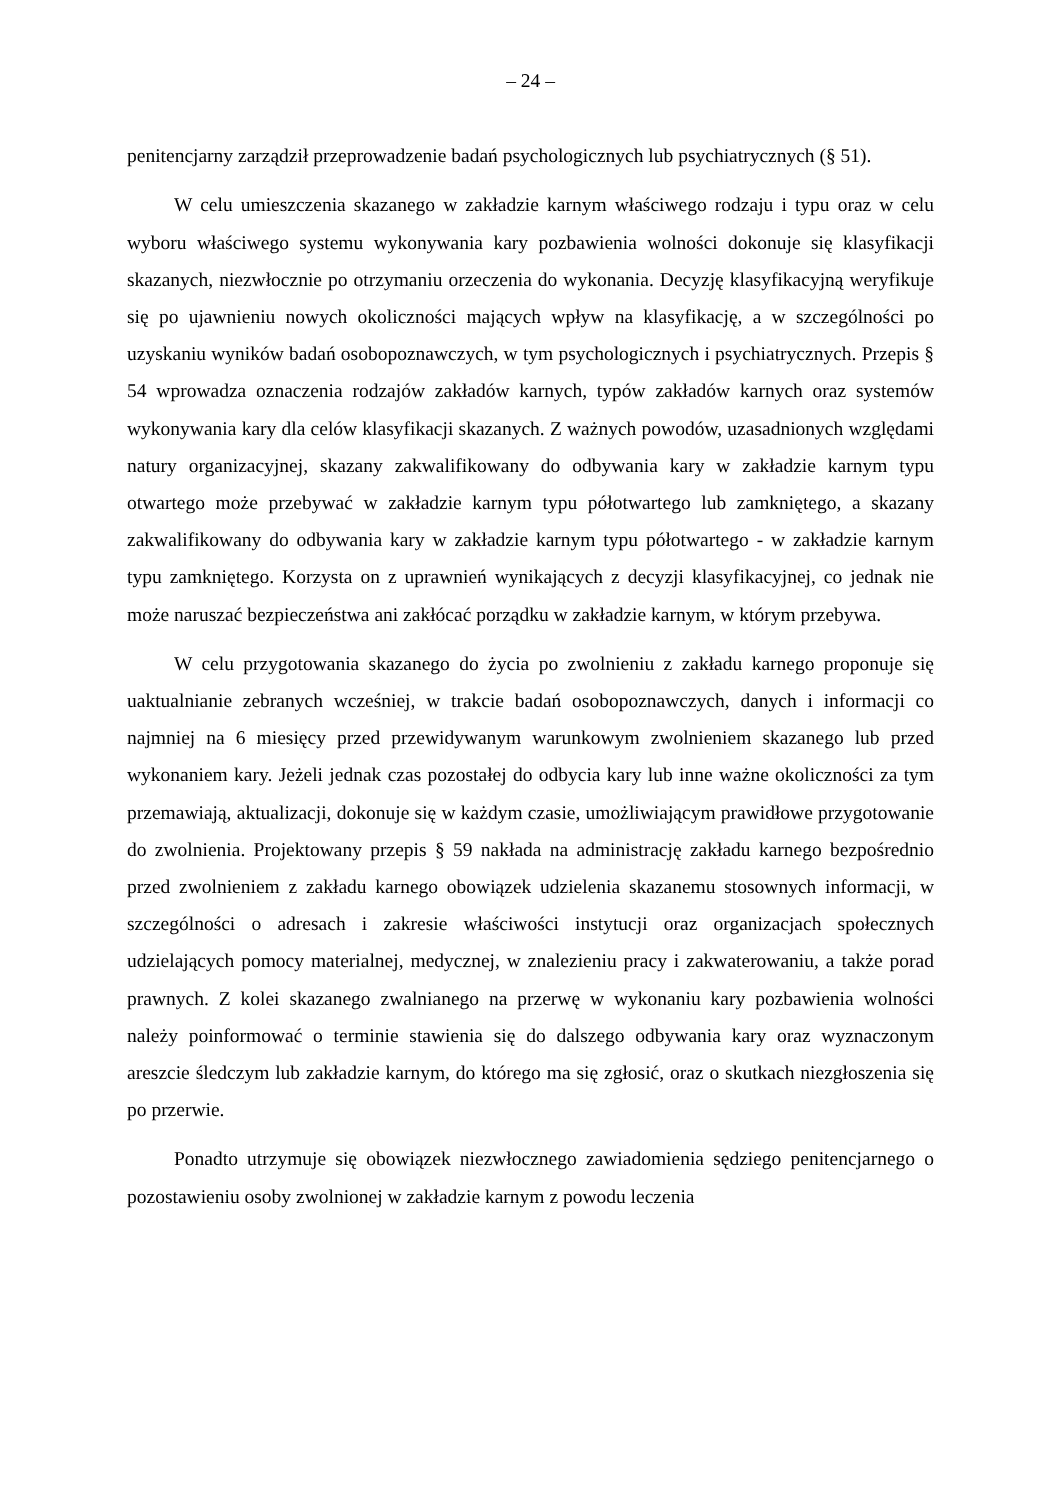– 24 –
penitencjarny zarządził przeprowadzenie badań psychologicznych lub psychiatrycznych (§ 51).
W celu umieszczenia skazanego w zakładzie karnym właściwego rodzaju i typu oraz w celu wyboru właściwego systemu wykonywania kary pozbawienia wolności dokonuje się klasyfikacji skazanych, niezwłocznie po otrzymaniu orzeczenia do wykonania. Decyzję klasyfikacyjną weryfikuje się po ujawnieniu nowych okoliczności mających wpływ na klasyfikację, a w szczególności po uzyskaniu wyników badań osobopoznawczych, w tym psychologicznych i psychiatrycznych. Przepis § 54 wprowadza oznaczenia rodzajów zakładów karnych, typów zakładów karnych oraz systemów wykonywania kary dla celów klasyfikacji skazanych. Z ważnych powodów, uzasadnionych względami natury organizacyjnej, skazany zakwalifikowany do odbywania kary w zakładzie karnym typu otwartego może przebywać w zakładzie karnym typu półotwartego lub zamkniętego, a skazany zakwalifikowany do odbywania kary w zakładzie karnym typu półotwartego - w zakładzie karnym typu zamkniętego. Korzysta on z uprawnień wynikających z decyzji klasyfikacyjnej, co jednak nie może naruszać bezpieczeństwa ani zakłócać porządku w zakładzie karnym, w którym przebywa.
W celu przygotowania skazanego do życia po zwolnieniu z zakładu karnego proponuje się uaktualnianie zebranych wcześniej, w trakcie badań osobopoznawczych, danych i informacji co najmniej na 6 miesięcy przed przewidywanym warunkowym zwolnieniem skazanego lub przed wykonaniem kary. Jeżeli jednak czas pozostałej do odbycia kary lub inne ważne okoliczności za tym przemawiają, aktualizacji, dokonuje się w każdym czasie, umożliwiającym prawidłowe przygotowanie do zwolnienia. Projektowany przepis § 59 nakłada na administrację zakładu karnego bezpośrednio przed zwolnieniem z zakładu karnego obowiązek udzielenia skazanemu stosownych informacji, w szczególności o adresach i zakresie właściwości instytucji oraz organizacjach społecznych udzielających pomocy materialnej, medycznej, w znalezieniu pracy i zakwaterowaniu, a także porad prawnych. Z kolei skazanego zwalnianego na przerwę w wykonaniu kary pozbawienia wolności należy poinformować o terminie stawienia się do dalszego odbywania kary oraz wyznaczonym areszcie śledczym lub zakładzie karnym, do którego ma się zgłosić, oraz o skutkach niezgłoszenia się po przerwie.
Ponadto utrzymuje się obowiązek niezwłocznego zawiadomienia sędziego penitencjarnego o pozostawieniu osoby zwolnionej w zakładzie karnym z powodu leczenia